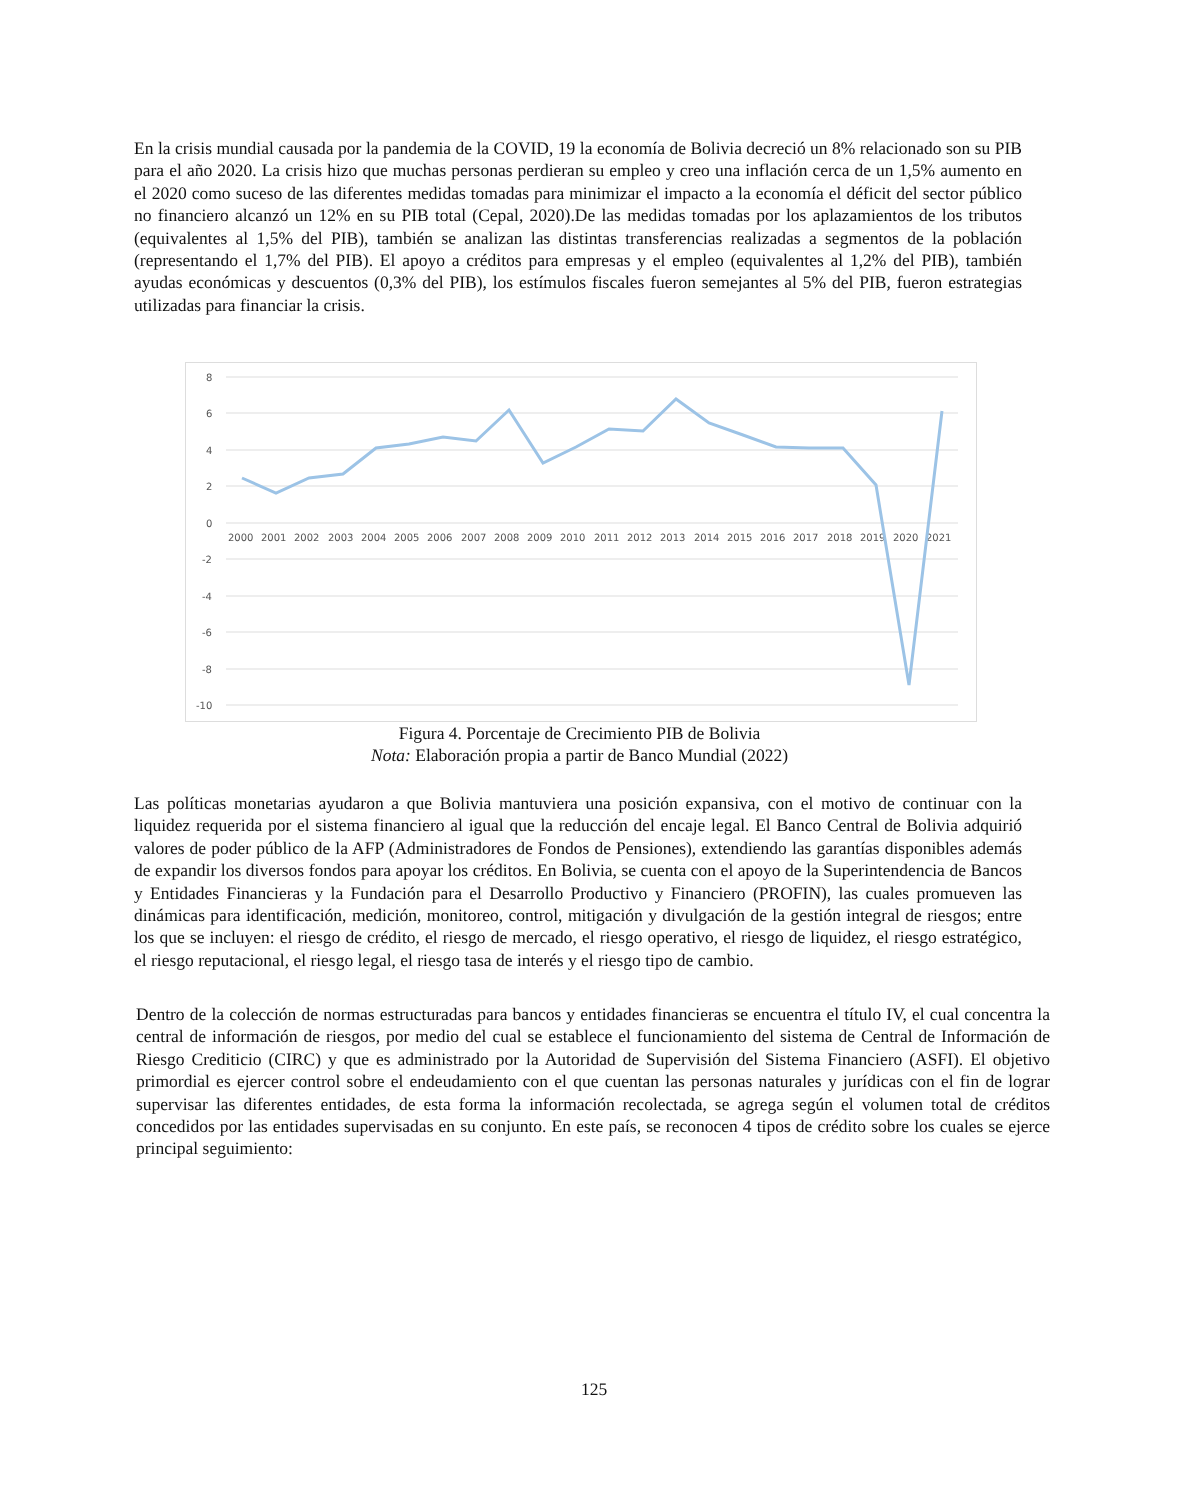En la crisis mundial causada por la pandemia de la COVID, 19 la economía de Bolivia decreció un 8% relacionado son su PIB para el año 2020. La crisis hizo que muchas personas perdieran su empleo y creo una inflación cerca de un 1,5% aumento en el 2020 como suceso de las diferentes medidas tomadas para minimizar el impacto a la economía el déficit del sector público no financiero alcanzó un 12% en su PIB total (Cepal, 2020).De las medidas tomadas por los aplazamientos de los tributos (equivalentes al 1,5% del PIB), también se analizan las distintas transferencias realizadas a segmentos de la población (representando el 1,7% del PIB). El apoyo a créditos para empresas y el empleo (equivalentes al 1,2% del PIB), también ayudas económicas y descuentos (0,3% del PIB), los estímulos fiscales fueron semejantes al 5% del PIB, fueron estrategias utilizadas para financiar la crisis.
8
6
4
2
0
-2
-4
-6
-8
-10
2000
2001
2002
2003
2004
2005
2006
2007
2008
2009
2010
2011
2012
2013
2014
2015
2016
2017
2018
2019
2020
2021
Figura 4. Porcentaje de Crecimiento PIB de Bolivia
Nota: Elaboración propia a partir de Banco Mundial (2022)
Las políticas monetarias ayudaron a que Bolivia mantuviera una posición expansiva, con el motivo de continuar con la liquidez requerida por el sistema financiero al igual que la reducción del encaje legal. El Banco Central de Bolivia adquirió valores de poder público de la AFP (Administradores de Fondos de Pensiones), extendiendo las garantías disponibles además de expandir los diversos fondos para apoyar los créditos. En Bolivia, se cuenta con el apoyo de la Superintendencia de Bancos y Entidades Financieras y la Fundación para el Desarrollo Productivo y Financiero (PROFIN), las cuales promueven las dinámicas para identificación, medición, monitoreo, control, mitigación y divulgación de la gestión integral de riesgos; entre los que se incluyen: el riesgo de crédito, el riesgo de mercado, el riesgo operativo, el riesgo de liquidez, el riesgo estratégico, el riesgo reputacional, el riesgo legal, el riesgo tasa de interés y el riesgo tipo de cambio.
Dentro de la colección de normas estructuradas para bancos y entidades financieras se encuentra el título IV, el cual concentra la central de información de riesgos, por medio del cual se establece el funcionamiento del sistema de Central de Información de Riesgo Crediticio (CIRC) y que es administrado por la Autoridad de Supervisión del Sistema Financiero (ASFI). El objetivo primordial es ejercer control sobre el endeudamiento con el que cuentan las personas naturales y jurídicas con el fin de lograr supervisar las diferentes entidades, de esta forma la información recolectada, se agrega según el volumen total de créditos concedidos por las entidades supervisadas en su conjunto. En este país, se reconocen 4 tipos de crédito sobre los cuales se ejerce principal seguimiento:
125